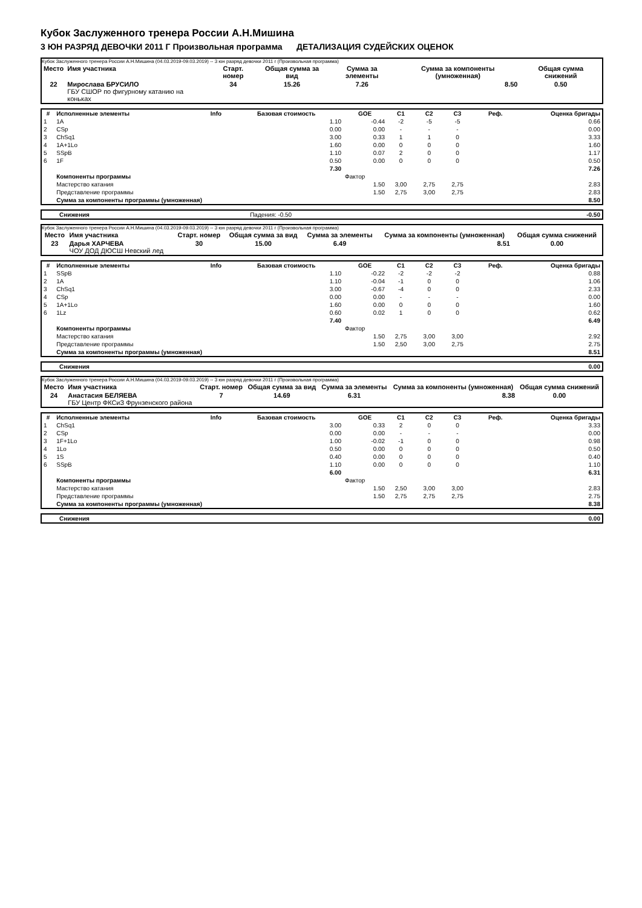Кубок Заслуженного тренера России А.Н.Мишина
3 ЮН РАЗРЯД ДЕВОЧКИ 2011 Г Произвольная программа ДЕТАЛИЗАЦИЯ СУДЕЙСКИХ ОЦЕНОК
Кубок Заслуженного тренера России А.Н.Мишина (04.03.2019-09.03.2019) -- 3 юн разряд девочки 2011 г (Произвольная программа)
| Место | Имя участника | Старт. номер | Общая сумма за вид | Сумма за элементы | Сумма за компоненты (умноженная) | Общая сумма снижений |
| --- | --- | --- | --- | --- | --- | --- |
| 22 | Мирослава БРУСИЛО ГБУ СШОР по фигурному катанию на коньках | 34 | 15.26 | 7.26 | 8.50 | 0.50 |
| # | Исполненные элементы | Info | Базовая стоимость | GOE | C1 | C2 | C3 | Реф. | Оценка бригады |
| --- | --- | --- | --- | --- | --- | --- | --- | --- | --- |
| 1 | 1A | | 1.10 | -0.44 | -2 | -5 | -5 | | 0.66 |
| 2 | CSp | | 0.00 | 0.00 | - | - | - | | 0.00 |
| 3 | ChSq1 | | 3.00 | 0.33 | 1 | 1 | 0 | | 3.33 |
| 4 | 1A+1Lo | | 1.60 | 0.00 | 0 | 0 | 0 | | 1.60 |
| 5 | SSpB | | 1.10 | 0.07 | 2 | 0 | 0 | | 1.17 |
| 6 | 1F | | 0.50 | 0.00 | 0 | 0 | 0 | | 0.50 |
| | | | 7.30 | | | | | | 7.26 |
| | Компоненты программы | | | Фактор | | | | | |
| | Мастерство катания | | | 1.50 | 3,00 | 2,75 | 2,75 | | 2.83 |
| | Представление программы | | | 1.50 | 2,75 | 3,00 | 2,75 | | 2.83 |
| | Сумма за компоненты программы (умноженная) | | | | | | | | 8.50 |
| | Снижения | Падения: -0.50 | -0.50 |
Кубок Заслуженного тренера России А.Н.Мишина (04.03.2019-09.03.2019) -- 3 юн разряд девочки 2011 г (Произвольная программа)
| Место | Имя участника | Старт. номер | Общая сумма за вид | Сумма за элементы | Сумма за компоненты (умноженная) | Общая сумма снижений |
| --- | --- | --- | --- | --- | --- | --- |
| 23 | Дарья ХАРЧЕВА ЧОУ ДОД ДЮСШ Невский лед | 30 | 15.00 | 6.49 | 8.51 | 0.00 |
| # | Исполненные элементы | Info | Базовая стоимость | GOE | C1 | C2 | C3 | Реф. | Оценка бригады |
| --- | --- | --- | --- | --- | --- | --- | --- | --- | --- |
| 1 | SSpB | | 1.10 | -0.22 | -2 | -2 | -2 | | 0.88 |
| 2 | 1A | | 1.10 | -0.04 | -1 | 0 | 0 | | 1.06 |
| 3 | ChSq1 | | 3.00 | -0.67 | -4 | 0 | 0 | | 2.33 |
| 4 | CSp | | 0.00 | 0.00 | - | - | - | | 0.00 |
| 5 | 1A+1Lo | | 1.60 | 0.00 | 0 | 0 | 0 | | 1.60 |
| 6 | 1Lz | | 0.60 | 0.02 | 1 | 0 | 0 | | 0.62 |
| | | | 7.40 | | | | | | 6.49 |
| | Компоненты программы | | | Фактор | | | | | |
| | Мастерство катания | | | 1.50 | 2,75 | 3,00 | 3,00 | | 2.92 |
| | Представление программы | | | 1.50 | 2,50 | 3,00 | 2,75 | | 2.75 |
| | Сумма за компоненты программы (умноженная) | | | | | | | | 8.51 |
| | Снижения | 0.00 |
Кубок Заслуженного тренера России А.Н.Мишина (04.03.2019-09.03.2019) -- 3 юн разряд девочки 2011 г (Произвольная программа)
| Место | Имя участника | Старт. номер | Общая сумма за вид | Сумма за элементы | Сумма за компоненты (умноженная) | Общая сумма снижений |
| --- | --- | --- | --- | --- | --- | --- |
| 24 | Анастасия БЕЛЯЕВА ГБУ Центр ФКСиЗ Фрунзенского района | 7 | 14.69 | 6.31 | 8.38 | 0.00 |
| # | Исполненные элементы | Info | Базовая стоимость | GOE | C1 | C2 | C3 | Реф. | Оценка бригады |
| --- | --- | --- | --- | --- | --- | --- | --- | --- | --- |
| 1 | ChSq1 | | 3.00 | 0.33 | 2 | 0 | 0 | | 3.33 |
| 2 | CSp | | 0.00 | 0.00 | - | - | - | | 0.00 |
| 3 | 1F+1Lo | | 1.00 | -0.02 | -1 | 0 | 0 | | 0.98 |
| 4 | 1Lo | | 0.50 | 0.00 | 0 | 0 | 0 | | 0.50 |
| 5 | 1S | | 0.40 | 0.00 | 0 | 0 | 0 | | 0.40 |
| 6 | SSpB | | 1.10 | 0.00 | 0 | 0 | 0 | | 1.10 |
| | | | 6.00 | | | | | | 6.31 |
| | Компоненты программы | | | Фактор | | | | | |
| | Мастерство катания | | | 1.50 | 2,50 | 3,00 | 3,00 | | 2.83 |
| | Представление программы | | | 1.50 | 2,75 | 2,75 | 2,75 | | 2.75 |
| | Сумма за компоненты программы (умноженная) | | | | | | | | 8.38 |
| | Снижения | 0.00 |